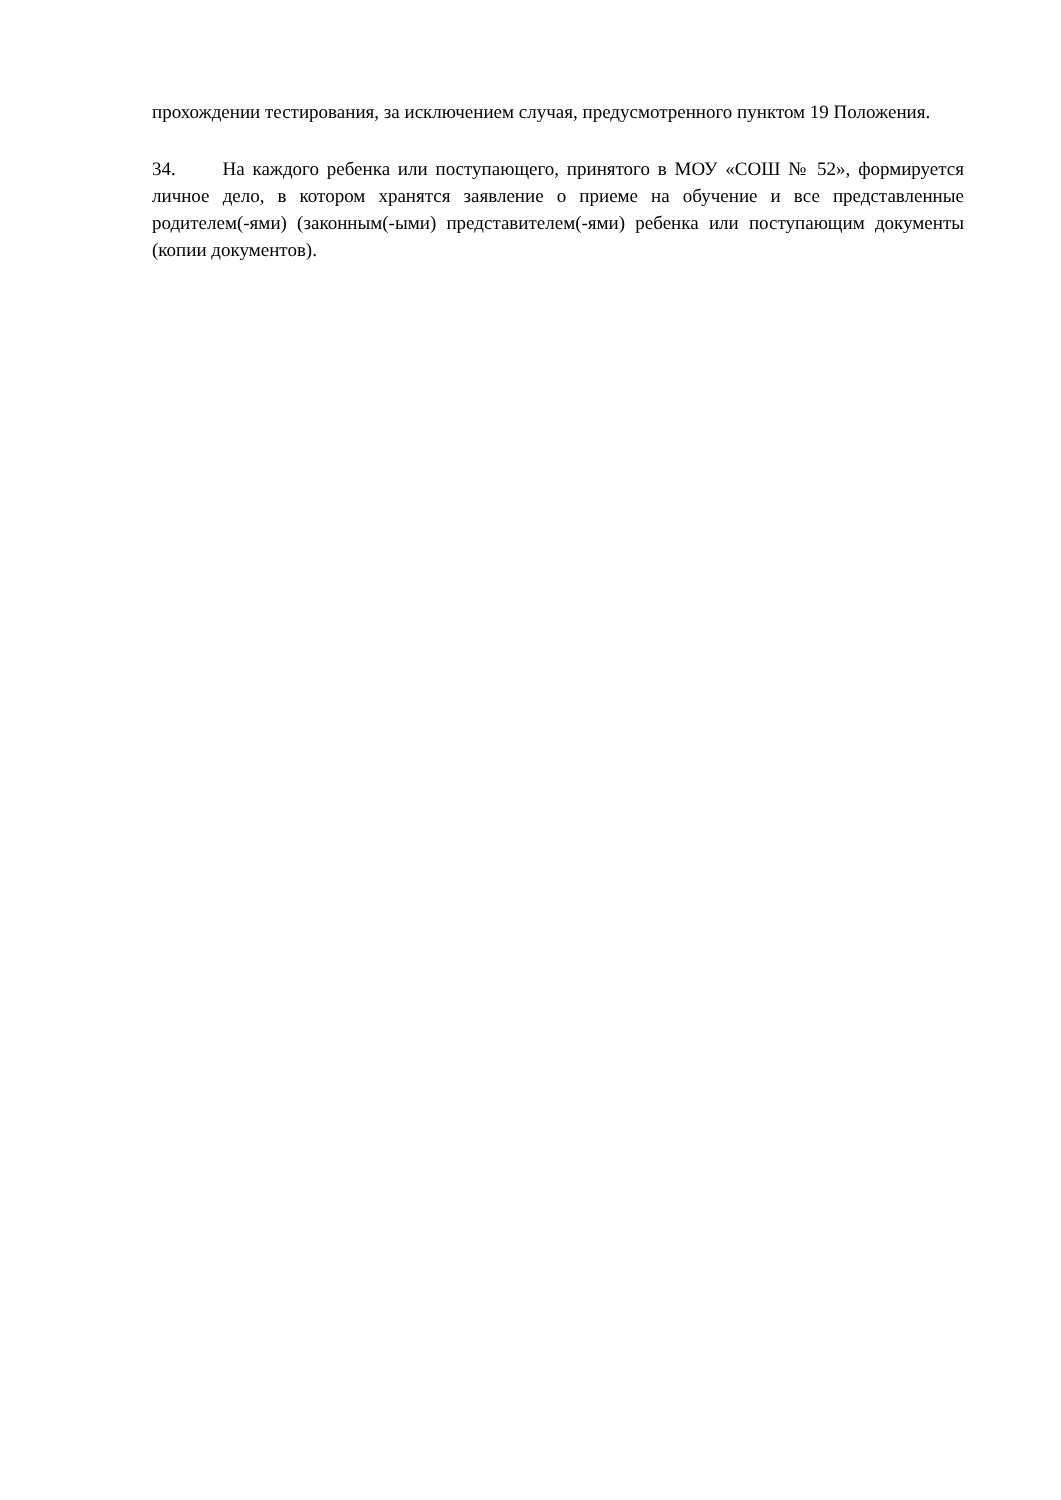прохождении тестирования, за исключением случая, предусмотренного пунктом 19 Положения.
34. На каждого ребенка или поступающего, принятого в МОУ «СОШ № 52», формируется личное дело, в котором хранятся заявление о приеме на обучение и все представленные родителем(-ями) (законным(-ыми) представителем(-ями) ребенка или поступающим документы (копии документов).